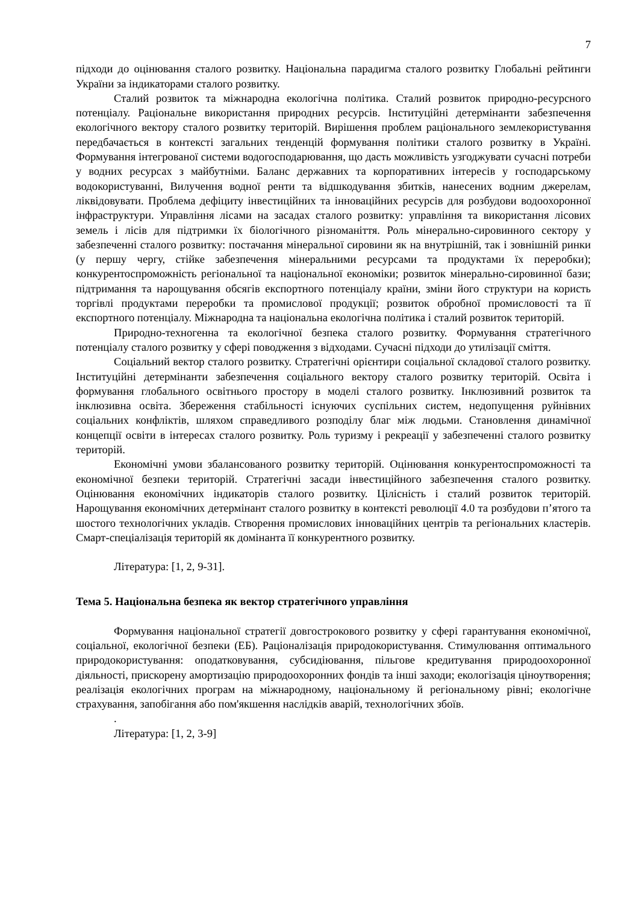7
підходи до оцінювання сталого розвитку. Національна парадигма сталого розвитку Глобальні рейтинги України за індикаторами сталого розвитку.
Сталий розвиток та міжнародна екологічна політика. Сталий розвиток природно-ресурсного потенціалу. Раціональне використання природних ресурсів. Інституційні детермінанти забезпечення екологічного вектору сталого розвитку територій. Вирішення проблем раціонального землекористування передбачається в контексті загальних тенденцій формування політики сталого розвитку в Україні. Формування інтегрованої системи водогосподарювання, що дасть можливість узгоджувати сучасні потреби у водних ресурсах з майбутніми. Баланс державних та корпоративних інтересів у господарському водокористуванні, Вилучення водної ренти та відшкодування збитків, нанесених водним джерелам, ліквідовувати. Проблема дефіциту інвестиційних та інноваційних ресурсів для розбудови водоохоронної інфраструктури. Управління лісами на засадах сталого розвитку: управління та використання лісових земель і лісів для підтримки їх біологічного різноманіття. Роль мінерально-сировинного сектору у забезпеченні сталого розвитку: постачання мінеральної сировини як на внутрішній, так і зовнішній ринки (у першу чергу, стійке забезпечення мінеральними ресурсами та продуктами їх переробки); конкурентоспроможність регіональної та національної економіки; розвиток мінерально-сировинної бази; підтримання та нарощування обсягів експортного потенціалу країни, зміни його структури на користь торгівлі продуктами переробки та промислової продукції; розвиток обробної промисловості та її експортного потенціалу. Міжнародна та національна екологічна політика і сталий розвиток територій.
Природно-техногенна та екологічної безпека сталого розвитку. Формування стратегічного потенціалу сталого розвитку у сфері поводження з відходами. Сучасні підходи до утилізації сміття.
Соціальний вектор сталого розвитку. Стратегічні орієнтири соціальної складової сталого розвитку. Інституційні детермінанти забезпечення соціального вектору сталого розвитку територій. Освіта і формування глобального освітнього простору в моделі сталого розвитку. Інклюзивний розвиток та інклюзивна освіта. Збереження стабільності існуючих суспільних систем, недопущення руйнівних соціальних конфліктів, шляхом справедливого розподілу благ між людьми. Становлення динамічної концепції освіти в інтересах сталого розвитку. Роль туризму і рекреації у забезпеченні сталого розвитку територій.
Економічні умови збалансованого розвитку територій. Оцінювання конкурентоспроможності та економічної безпеки територій. Стратегічні засади інвестиційного забезпечення сталого розвитку. Оцінювання економічних індикаторів сталого розвитку. Цілісність і сталий розвиток територій. Нарощування економічних детермінант сталого розвитку в контексті революції 4.0 та розбудови п’ятого та шостого технологічних укладів. Створення промислових інноваційних центрів та регіональних кластерів. Смарт-спеціалізація територій як домінанта її конкурентного розвитку.
Література: [1, 2, 9-31].
Тема 5. Національна безпека як вектор стратегічного управління
Формування національної стратегії довгострокового розвитку у сфері гарантування економічної, соціальної, екологічної безпеки (ЕБ). Раціоналізація природокористування. Стимулювання оптимального природокористування: оподатковування, субсидіювання, пільгове кредитування природоохоронної діяльності, прискорену амортизацію природоохоронних фондів та інші заходи; екологізація ціноутворення; реалізація екологічних програм на міжнародному, національному й регіональному рівні; екологічне страхування, запобігання або пом'якшення наслідків аварій, технологічних збоїв.
.
Література: [1, 2, 3-9]